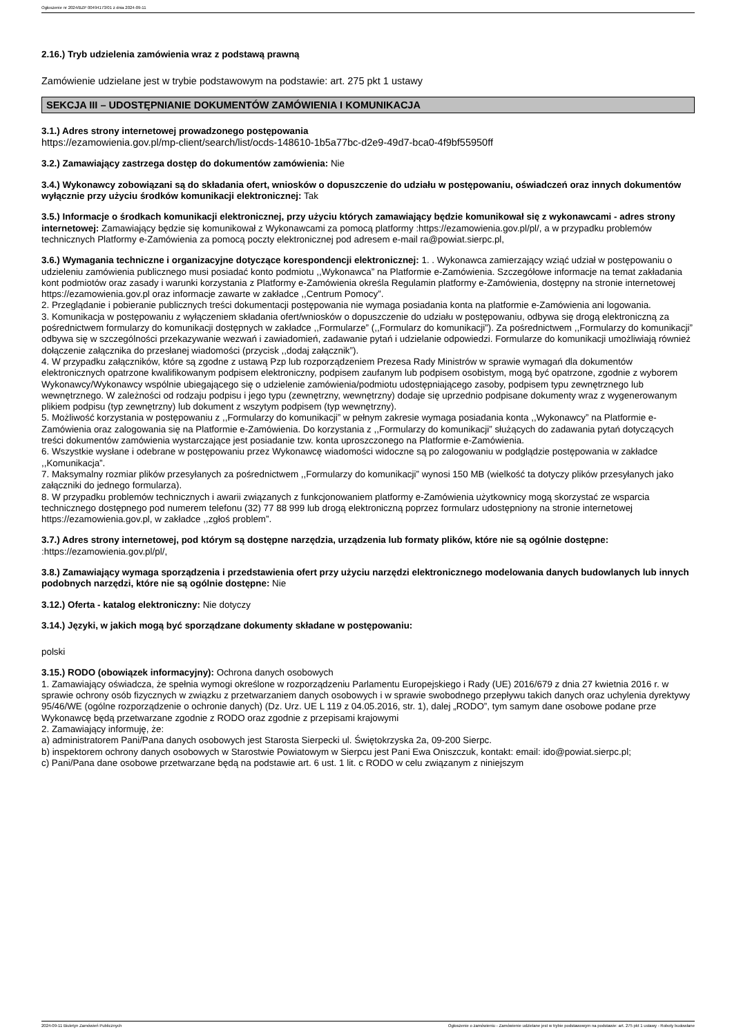Ogłoszenie nr 2024/BZP 00494173/01 z dnia 2024-09-11
2.16.) Tryb udzielenia zamówienia wraz z podstawą prawną
Zamówienie udzielane jest w trybie podstawowym na podstawie: art. 275 pkt 1 ustawy
SEKCJA III – UDOSTĘPNIANIE DOKUMENTÓW ZAMÓWIENIA I KOMUNIKACJA
3.1.) Adres strony internetowej prowadzonego postępowania
https://ezamowienia.gov.pl/mp-client/search/list/ocds-148610-1b5a77bc-d2e9-49d7-bca0-4f9bf55950ff
3.2.) Zamawiający zastrzega dostęp do dokumentów zamówienia: Nie
3.4.) Wykonawcy zobowiązani są do składania ofert, wniosków o dopuszczenie do udziału w postępowaniu, oświadczeń oraz innych dokumentów wyłącznie przy użyciu środków komunikacji elektronicznej: Tak
3.5.) Informacje o środkach komunikacji elektronicznej, przy użyciu których zamawiający będzie komunikował się z wykonawcami - adres strony internetowej: Zamawiający będzie się komunikował z Wykonawcami za pomocą platformy :https://ezamowienia.gov.pl/pl/, a w przypadku problemów technicznych Platformy e-Zamówienia za pomocą poczty elektronicznej pod adresem e-mail ra@powiat.sierpc.pl,
3.6.) Wymagania techniczne i organizacyjne dotyczące korespondencji elektronicznej: 1. . Wykonawca zamierzający wziąć udział w postępowaniu o udzieleniu zamówienia publicznego musi posiadać konto podmiotu ,,Wykonawca” na Platformie e-Zamówienia. Szczegółowe informacje na temat zakładania kont podmiotów oraz zasady i warunki korzystania z Platformy e-Zamówienia określa Regulamin platformy e-Zamówienia, dostępny na stronie internetowej https://ezamowienia.gov.pl oraz informacje zawarte w zakładce ,,Centrum Pomocy”.
2. Przeglądanie i pobieranie publicznych treści dokumentacji postępowania nie wymaga posiadania konta na platformie e-Zamówienia ani logowania.
3. Komunikacja w postępowaniu z wyłączeniem składania ofert/wniosków o dopuszczenie do udziału w postępowaniu, odbywa się drogą elektroniczną za pośrednictwem formularzy do komunikacji dostępnych w zakładce ,,Formularze” (,,Formularz do komunikacji”). Za pośrednictwem ,,Formularzy do komunikacji” odbywa się w szczególności przekazywanie wezwań i zawiadomień, zadawanie pytań i udzielanie odpowiedzi. Formularze do komunikacji umożliwiają również dołączenie załącznika do przesłanej wiadomości (przycisk ,,dodaj załącznik”).
4. W przypadku załączników, które są zgodne z ustawą Pzp lub rozporządzeniem Prezesa Rady Ministrów w sprawie wymagań dla dokumentów elektronicznych opatrzone kwalifikowanym podpisem elektroniczny, podpisem zaufanym lub podpisem osobistym, mogą być opatrzone, zgodnie z wyborem Wykonawcy/Wykonawcy wspólnie ubiegającego się o udzielenie zamówienia/podmiotu udostępniającego zasoby, podpisem typu zewnętrznego lub wewnętrznego. W zależności od rodzaju podpisu i jego typu (zewnętrzny, wewnętrzny) dodaje się uprzednio podpisane dokumenty wraz z wygenerowanym plikiem podpisu (typ zewnętrzny) lub dokument z wszytym podpisem (typ wewnętrzny).
5. Możliwość korzystania w postępowaniu z ,,Formularzy do komunikacji” w pełnym zakresie wymaga posiadania konta ,,Wykonawcy” na Platformie e-Zamówienia oraz zalogowania się na Platformie e-Zamówienia. Do korzystania z ,,Formularzy do komunikacji” służących do zadawania pytań dotyczących treści dokumentów zamówienia wystarczające jest posiadanie tzw. konta uproszczonego na Platformie e-Zamówienia.
6. Wszystkie wysłane i odebrane w postępowaniu przez Wykonawcę wiadomości widoczne są po zalogowaniu w podglądzie postępowania w zakładce ,,Komunikacja”.
7. Maksymalny rozmiar plików przesyłanych za pośrednictwem ,,Formularzy do komunikacji” wynosi 150 MB (wielkość ta dotyczy plików przesyłanych jako załączniki do jednego formularza).
8. W przypadku problemów technicznych i awarii związanych z funkcjonowaniem platformy e-Zamówienia użytkownicy mogą skorzystać ze wsparcia technicznego dostępnego pod numerem telefonu (32) 77 88 999 lub drogą elektroniczną poprzez formularz udostępniony na stronie internetowej https://ezamowienia.gov.pl, w zakładce ,,zgłoś problem”.
3.7.) Adres strony internetowej, pod którym są dostępne narzędzia, urządzenia lub formaty plików, które nie są ogólnie dostępne: :https://ezamowienia.gov.pl/pl/,
3.8.) Zamawiający wymaga sporządzenia i przedstawienia ofert przy użyciu narzędzi elektronicznego modelowania danych budowlanych lub innych podobnych narzędzi, które nie są ogólnie dostępne: Nie
3.12.) Oferta - katalog elektroniczny: Nie dotyczy
3.14.) Języki, w jakich mogą być sporządzane dokumenty składane w postępowaniu:
polski
3.15.) RODO (obowiązek informacyjny): Ochrona danych osobowych
1. Zamawiający oświadcza, że spełnia wymogi określone w rozporządzeniu Parlamentu Europejskiego i Rady (UE) 2016/679 z dnia 27 kwietnia 2016 r. w sprawie ochrony osób fizycznych w związku z przetwarzaniem danych osobowych i w sprawie swobodnego przepływu takich danych oraz uchylenia dyrektywy 95/46/WE (ogólne rozporządzenie o ochronie danych) (Dz. Urz. UE L 119 z 04.05.2016, str. 1), dalej „RODO”, tym samym dane osobowe podane prze Wykonawcę będą przetwarzane zgodnie z RODO oraz zgodnie z przepisami krajowymi
2. Zamawiający informuję, że:
a) administratorem Pani/Pana danych osobowych jest Starosta Sierpecki ul. Świętokrzyska 2a, 09-200 Sierpc.
b) inspektorem ochrony danych osobowych w Starostwie Powiatowym w Sierpcu jest Pani Ewa Oniszczuk, kontakt: email: ido@powiat.sierpc.pl;
c) Pani/Pana dane osobowe przetwarzane będą na podstawie art. 6 ust. 1 lit. c RODO w celu związanym z niniejszym
2024-09-11 Biuletyn Zamówień Publicznych Ogłoszenie o zamówieniu - Zamówienie udzielane jest w trybie podstawowym na podstawie: art. 275 pkt 1 ustawy - Roboty budowlane